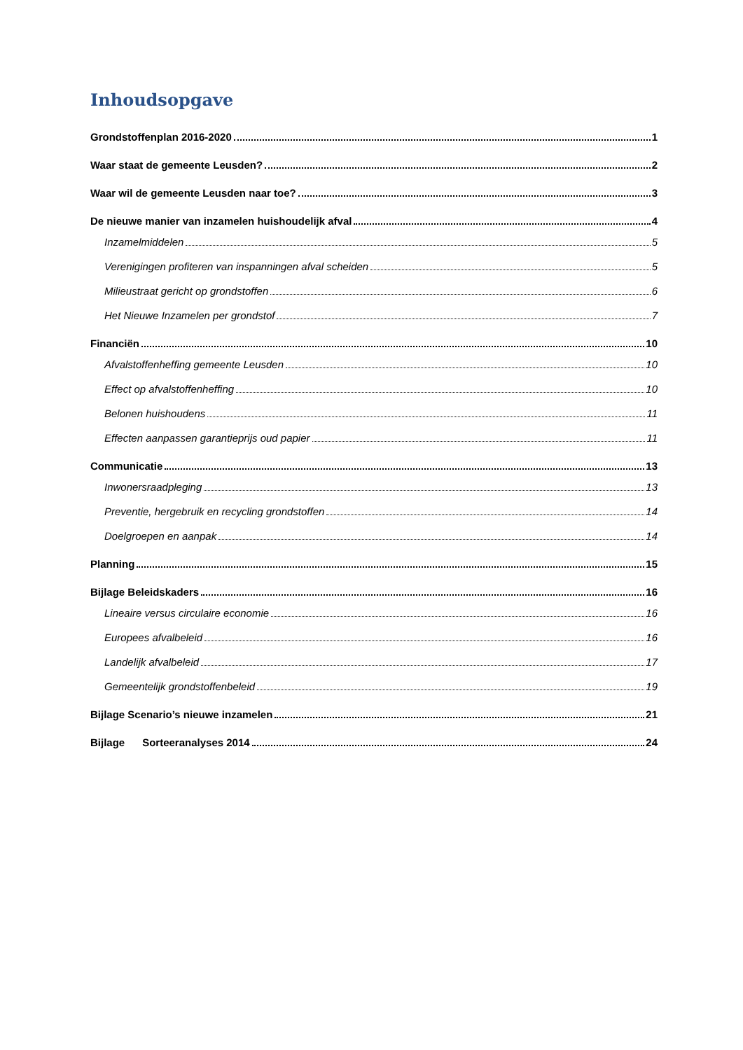Inhoudsopgave
Grondstoffenplan 2016-2020 1
Waar staat de gemeente Leusden? 2
Waar wil de gemeente Leusden naar toe? 3
De nieuwe manier van inzamelen huishoudelijk afval 4
Inzamelmiddelen 5
Verenigingen profiteren van inspanningen afval scheiden 5
Milieustraat gericht op grondstoffen 6
Het Nieuwe Inzamelen per grondstof 7
Financiën 10
Afvalstoffenheffing gemeente Leusden 10
Effect op afvalstoffenheffing 10
Belonen huishoudens 11
Effecten aanpassen garantieprijs oud papier 11
Communicatie 13
Inwonersraadpleging 13
Preventie, hergebruik en recycling grondstoffen 14
Doelgroepen en aanpak 14
Planning 15
Bijlage Beleidskaders 16
Lineaire versus circulaire economie 16
Europees afvalbeleid 16
Landelijk afvalbeleid 17
Gemeentelijk grondstoffenbeleid 19
Bijlage Scenario’s nieuwe inzamelen 21
Bijlage Sorteeranalyses 2014 24